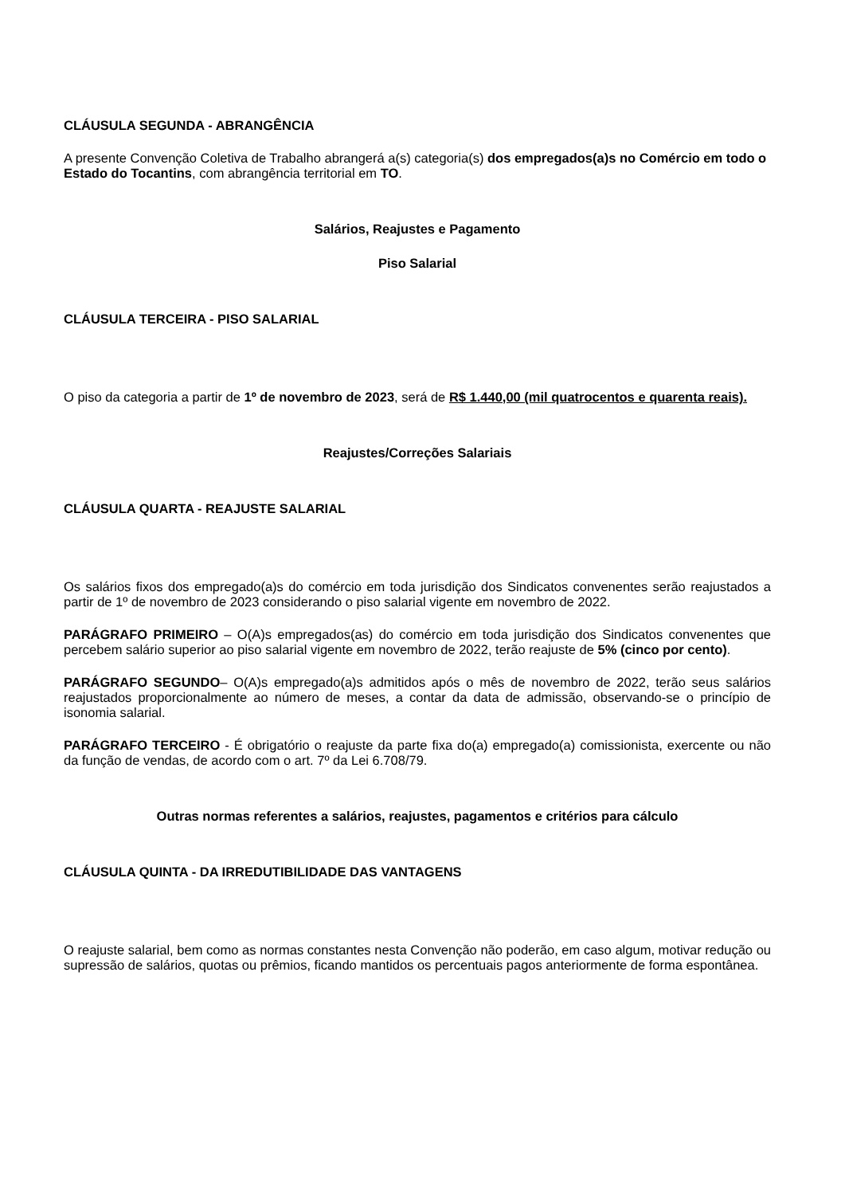CLÁUSULA SEGUNDA - ABRANGÊNCIA
A presente Convenção Coletiva de Trabalho abrangerá a(s) categoria(s) dos empregados(a)s no Comércio em todo o Estado do Tocantins, com abrangência territorial em TO.
Salários, Reajustes e Pagamento
Piso Salarial
CLÁUSULA TERCEIRA - PISO SALARIAL
O piso da categoria a partir de 1º de novembro de 2023, será de R$ 1.440,00 (mil quatrocentos e quarenta reais).
Reajustes/Correções Salariais
CLÁUSULA QUARTA - REAJUSTE SALARIAL
Os salários fixos dos empregado(a)s do comércio em toda jurisdição dos Sindicatos convenentes serão reajustados a partir de 1º de novembro de 2023 considerando o piso salarial vigente em novembro de 2022.
PARÁGRAFO PRIMEIRO – O(A)s empregados(as) do comércio em toda jurisdição dos Sindicatos convenentes que percebem salário superior ao piso salarial vigente em novembro de 2022, terão reajuste de 5% (cinco por cento).
PARÁGRAFO SEGUNDO– O(A)s empregado(a)s admitidos após o mês de novembro de 2022, terão seus salários reajustados proporcionalmente ao número de meses, a contar da data de admissão, observando-se o princípio de isonomia salarial.
PARÁGRAFO TERCEIRO - É obrigatório o reajuste da parte fixa do(a) empregado(a) comissionista, exercente ou não da função de vendas, de acordo com o art. 7º da Lei 6.708/79.
Outras normas referentes a salários, reajustes, pagamentos e critérios para cálculo
CLÁUSULA QUINTA - DA IRREDUTIBILIDADE DAS VANTAGENS
O reajuste salarial, bem como as normas constantes nesta Convenção não poderão, em caso algum, motivar redução ou supressão de salários, quotas ou prêmios, ficando mantidos os percentuais pagos anteriormente de forma espontânea.